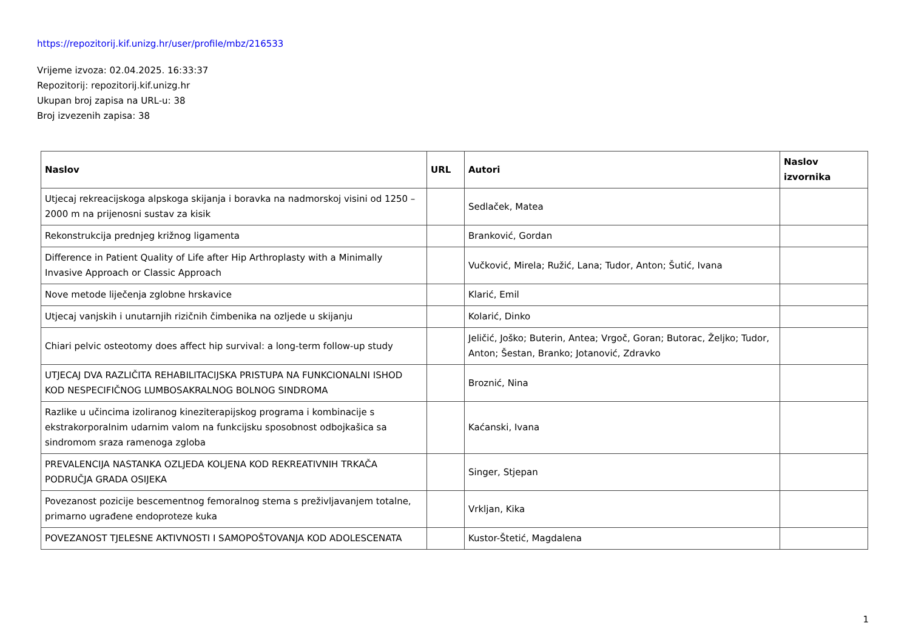https://repozitorij.kif.unizg.hr/user/profile/mbz/216533
Vrijeme izvoza: 02.04.2025. 16:33:37
Repozitorij: repozitorij.kif.unizg.hr
Ukupan broj zapisa na URL-u: 38
Broj izvezenih zapisa: 38
| Naslov | URL | Autori | Naslov izvornika |
| --- | --- | --- | --- |
| Utjecaj rekreacijskoga alpskoga skijanja i boravka na nadmorskoj visini od 1250 – 2000 m na prijenosni sustav za kisik | | Sedlaček, Matea | |
| Rekonstrukcija prednjeg križnog ligamenta | | Branković, Gordan | |
| Difference in Patient Quality of Life after Hip Arthroplasty with a Minimally Invasive Approach or Classic Approach | | Vučković, Mirela; Ružić, Lana; Tudor, Anton; Šutić, Ivana | |
| Nove metode liječenja zglobne hrskavice | | Klarić, Emil | |
| Utjecaj vanjskih i unutarnjih rizičnih čimbenika na ozljede u skijanju | | Kolarić, Dinko | |
| Chiari pelvic osteotomy does affect hip survival: a long-term follow-up study | | Jeličić, Joško; Buterin, Antea; Vrgoč, Goran; Butorac, Željko; Tudor, Anton; Šestan, Branko; Jotanović, Zdravko | |
| UTJECAJ DVA RAZLIČITA REHABILITACIJSKA PRISTUPA NA FUNKCIONALNI ISHOD KOD NESPECIFIČNOG LUMBOSAKRALNOG BOLNOG SINDROMA | | Broznić, Nina | |
| Razlike u učincima izoliranog kineziterapijskog programa i kombinacije s ekstrakorporalnim udarnim valom na funkcijsku sposobnost odbojkašica sa sindromom sraza ramenoga zgloba | | Kaćanski, Ivana | |
| PREVALENCIJA NASTANKA OZLJEDA KOLJENA KOD REKREATIVNIH TRKAČA PODRUČJA GRADA OSIJEKA | | Singer, Stjepan | |
| Povezanost pozicije bescementnog femoralnog stema s preživljavanjem totalne, primarno ugrađene endoproteze kuka | | Vrkljan, Kika | |
| POVEZANOST TJELESNE AKTIVNOSTI I SAMOPOŠTOVANJA KOD ADOLESCENATA | | Kustor-Štetić, Magdalena | |
1